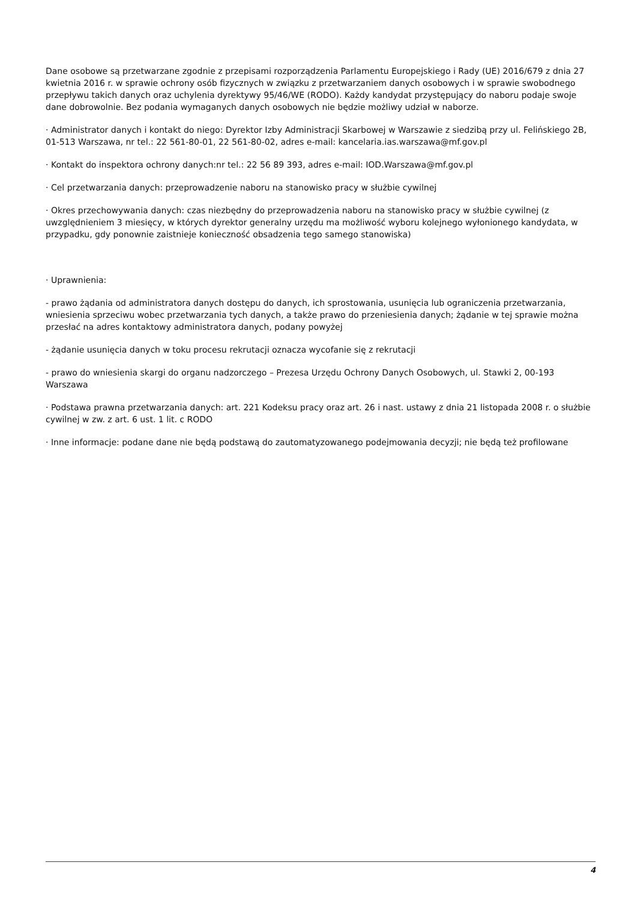Dane osobowe są przetwarzane zgodnie z przepisami rozporządzenia Parlamentu Europejskiego i Rady (UE) 2016/679 z dnia 27 kwietnia 2016 r. w sprawie ochrony osób fizycznych w związku z przetwarzaniem danych osobowych i w sprawie swobodnego przepływu takich danych oraz uchylenia dyrektywy 95/46/WE (RODO). Każdy kandydat przystępujący do naboru podaje swoje dane dobrowolnie. Bez podania wymaganych danych osobowych nie będzie możliwy udział w naborze.
· Administrator danych i kontakt do niego: Dyrektor Izby Administracji Skarbowej w Warszawie z siedzibą przy ul. Felińskiego 2B, 01-513 Warszawa, nr tel.: 22 561-80-01, 22 561-80-02, adres e-mail: kancelaria.ias.warszawa@mf.gov.pl
· Kontakt do inspektora ochrony danych:nr tel.: 22 56 89 393, adres e-mail: IOD.Warszawa@mf.gov.pl
· Cel przetwarzania danych: przeprowadzenie naboru na stanowisko pracy w służbie cywilnej
· Okres przechowywania danych: czas niezbędny do przeprowadzenia naboru na stanowisko pracy w służbie cywilnej (z uwzględnieniem 3 miesięcy, w których dyrektor generalny urzędu ma możliwość wyboru kolejnego wyłonionego kandydata, w przypadku, gdy ponownie zaistnieje konieczność obsadzenia tego samego stanowiska)
· Uprawnienia:
- prawo żądania od administratora danych dostępu do danych, ich sprostowania, usunięcia lub ograniczenia przetwarzania, wniesienia sprzeciwu wobec przetwarzania tych danych, a także prawo do przeniesienia danych; żądanie w tej sprawie można przesłać na adres kontaktowy administratora danych, podany powyżej
- żądanie usunięcia danych w toku procesu rekrutacji oznacza wycofanie się z rekrutacji
- prawo do wniesienia skargi do organu nadzorczego – Prezesa Urzędu Ochrony Danych Osobowych, ul. Stawki 2, 00-193 Warszawa
· Podstawa prawna przetwarzania danych: art. 221 Kodeksu pracy oraz art. 26 i nast. ustawy z dnia 21 listopada 2008 r. o służbie cywilnej w zw. z art. 6 ust. 1 lit. c RODO
· Inne informacje: podane dane nie będą podstawą do zautomatyzowanego podejmowania decyzji; nie będą też profilowane
4